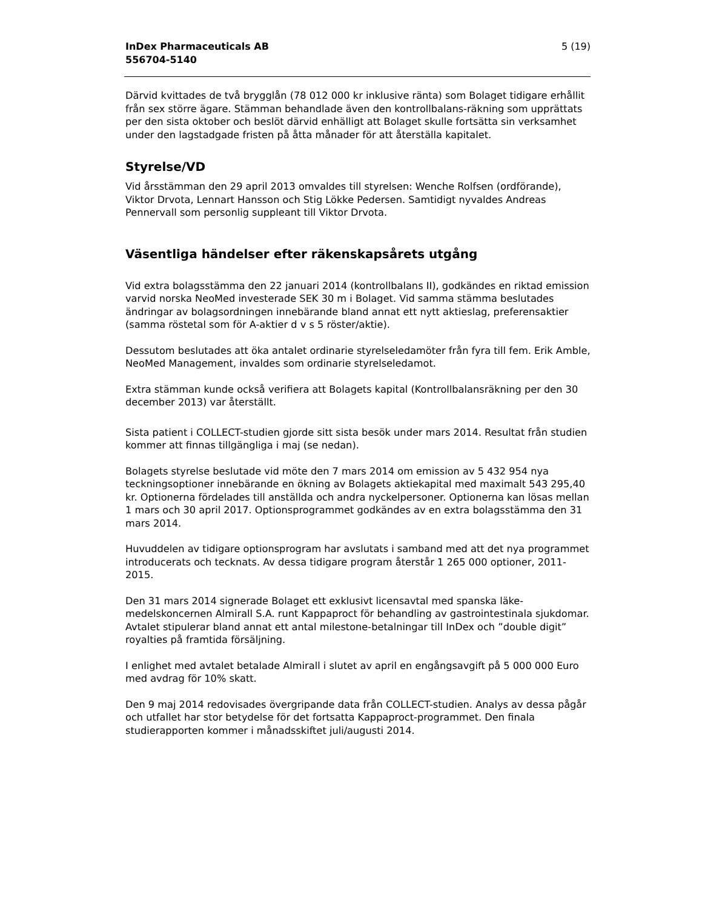InDex Pharmaceuticals AB
556704-5140
5 (19)
Därvid kvittades de två brygglån (78 012 000 kr inklusive ränta) som Bolaget tidigare erhållit från sex större ägare. Stämman behandlade även den kontrollbalans-räkning som upprättats per den sista oktober och beslöt därvid enhälligt att Bolaget skulle fortsätta sin verksamhet under den lagstadgade fristen på åtta månader för att återställa kapitalet.
Styrelse/VD
Vid årsstämman den 29 april 2013 omvaldes till styrelsen: Wenche Rolfsen (ordförande), Viktor Drvota, Lennart Hansson och Stig Lökke Pedersen. Samtidigt nyvaldes Andreas Pennervall som personlig suppleant till Viktor Drvota.
Väsentliga händelser efter räkenskapsårets utgång
Vid extra bolagsstämma den 22 januari 2014 (kontrollbalans II), godkändes en riktad emission varvid norska NeoMed investerade SEK 30 m i Bolaget. Vid samma stämma beslutades ändringar av bolagsordningen innebärande bland annat ett nytt aktieslag, preferensaktier (samma röstetal som för A-aktier d v s 5 röster/aktie).
Dessutom beslutades att öka antalet ordinarie styrelseledamöter från fyra till fem. Erik Amble, NeoMed Management, invaldes som ordinarie styrelseledamot.
Extra stämman kunde också verifiera att Bolagets kapital (Kontrollbalansräkning per den 30 december 2013) var återställt.
Sista patient i COLLECT-studien gjorde sitt sista besök under mars 2014. Resultat från studien kommer att finnas tillgängliga i maj (se nedan).
Bolagets styrelse beslutade vid möte den 7 mars 2014 om emission av 5 432 954 nya teckningsoptioner innebärande en ökning av Bolagets aktiekapital med maximalt 543 295,40 kr. Optionerna fördelades till anställda och andra nyckelpersoner. Optionerna kan lösas mellan 1 mars och 30 april 2017. Optionsprogrammet godkändes av en extra bolagsstämma den 31 mars 2014.
Huvuddelen av tidigare optionsprogram har avslutats i samband med att det nya programmet introducerats och tecknats. Av dessa tidigare program återstår 1 265 000 optioner, 2011-2015.
Den 31 mars 2014 signerade Bolaget ett exklusivt licensavtal med spanska läke-medelskoncernen Almirall S.A. runt Kappaproct för behandling av gastrointestinala sjukdomar. Avtalet stipulerar bland annat ett antal milestone-betalningar till InDex och ”double digit” royalties på framtida försäljning.
I enlighet med avtalet betalade Almirall i slutet av april en engångsavgift på 5 000 000 Euro med avdrag för 10% skatt.
Den 9 maj 2014 redovisades övergripande data från COLLECT-studien. Analys av dessa pågår och utfallet har stor betydelse för det fortsatta Kappaproct-programmet. Den finala studierapporten kommer i månadsskiftet juli/augusti 2014.